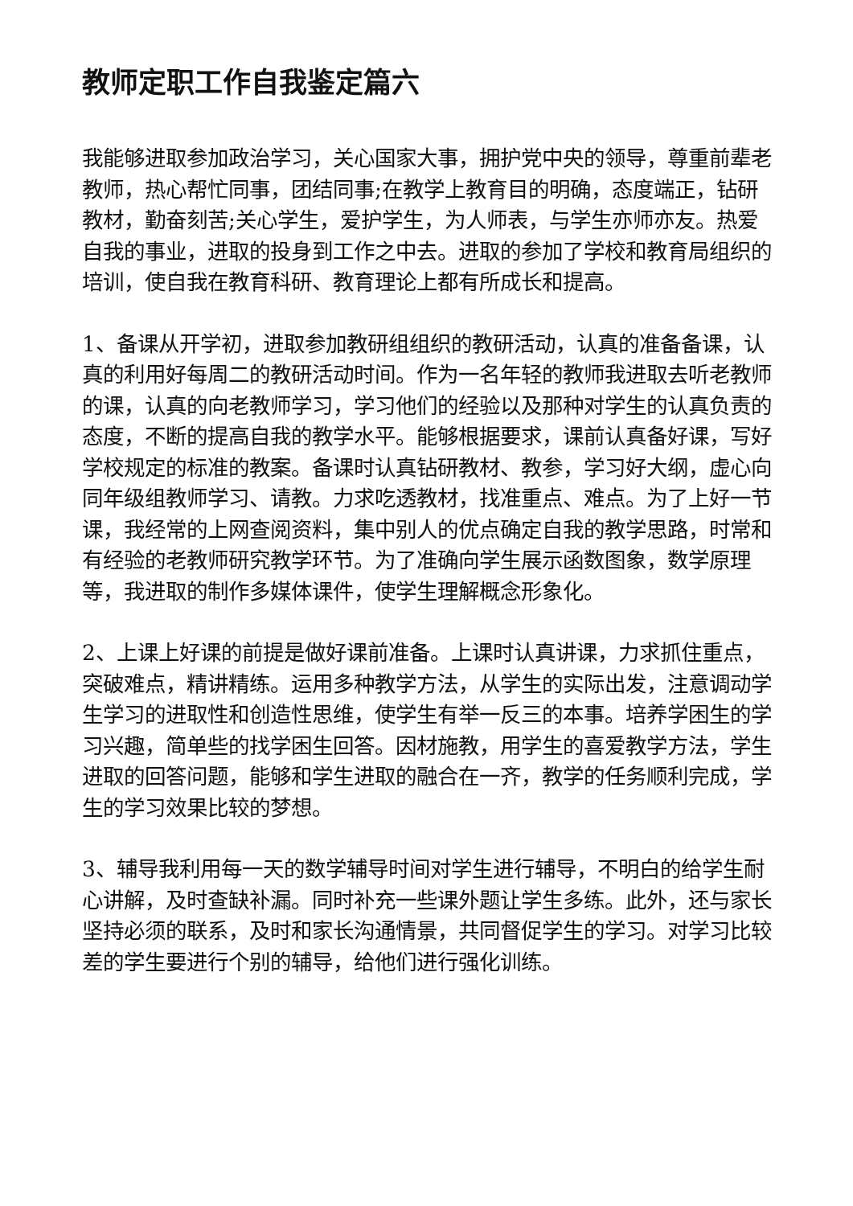教师定职工作自我鉴定篇六
我能够进取参加政治学习，关心国家大事，拥护党中央的领导，尊重前辈老教师，热心帮忙同事，团结同事;在教学上教育目的明确，态度端正，钻研教材，勤奋刻苦;关心学生，爱护学生，为人师表，与学生亦师亦友。热爱自我的事业，进取的投身到工作之中去。进取的参加了学校和教育局组织的培训，使自我在教育科研、教育理论上都有所成长和提高。
1、备课从开学初，进取参加教研组组织的教研活动，认真的准备备课，认真的利用好每周二的教研活动时间。作为一名年轻的教师我进取去听老教师的课，认真的向老教师学习，学习他们的经验以及那种对学生的认真负责的态度，不断的提高自我的教学水平。能够根据要求，课前认真备好课，写好学校规定的标准的教案。备课时认真钻研教材、教参，学习好大纲，虚心向同年级组教师学习、请教。力求吃透教材，找准重点、难点。为了上好一节课，我经常的上网查阅资料，集中别人的优点确定自我的教学思路，时常和有经验的老教师研究教学环节。为了准确向学生展示函数图象，数学原理等，我进取的制作多媒体课件，使学生理解概念形象化。
2、上课上好课的前提是做好课前准备。上课时认真讲课，力求抓住重点，突破难点，精讲精练。运用多种教学方法，从学生的实际出发，注意调动学生学习的进取性和创造性思维，使学生有举一反三的本事。培养学困生的学习兴趣，简单些的找学困生回答。因材施教，用学生的喜爱教学方法，学生进取的回答问题，能够和学生进取的融合在一齐，教学的任务顺利完成，学生的学习效果比较的梦想。
3、辅导我利用每一天的数学辅导时间对学生进行辅导，不明白的给学生耐心讲解，及时查缺补漏。同时补充一些课外题让学生多练。此外，还与家长坚持必须的联系，及时和家长沟通情景，共同督促学生的学习。对学习比较差的学生要进行个别的辅导，给他们进行强化训练。